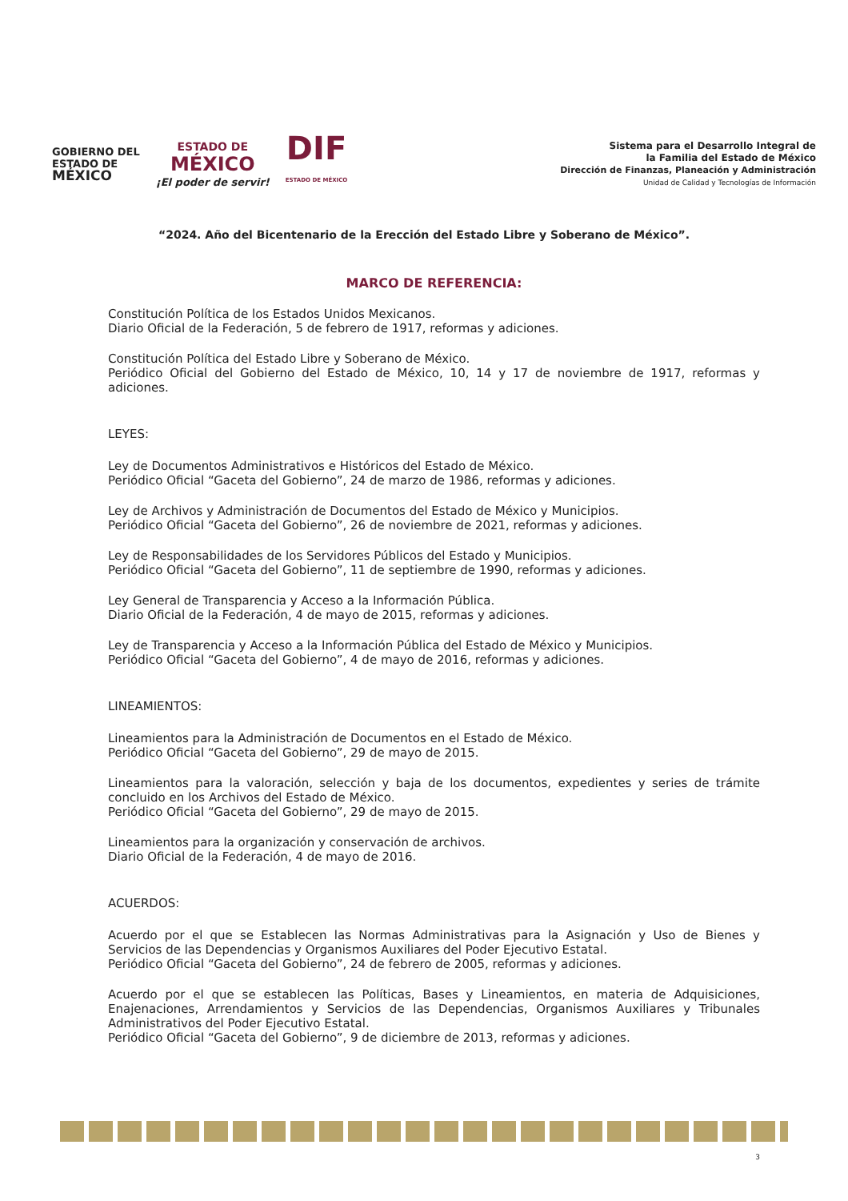GOBIERNO DEL
ESTADO DE
MÉXICO
ESTADO DE
MÉXICO
¡El poder de servir!
DIF
ESTADO DE MÉXICO
Sistema para el Desarrollo Integral de
la Familia del Estado de México
Dirección de Finanzas, Planeación y Administración
Unidad de Calidad y Tecnologías de Información
“2024. Año del Bicentenario de la Erección del Estado Libre y Soberano de México”.
MARCO DE REFERENCIA:
Constitución Política de los Estados Unidos Mexicanos.
Diario Oficial de la Federación, 5 de febrero de 1917, reformas y adiciones.
Constitución Política del Estado Libre y Soberano de México.
Periódico Oficial del Gobierno del Estado de México, 10, 14 y 17 de noviembre de 1917, reformas y adiciones.
LEYES:
Ley de Documentos Administrativos e Históricos del Estado de México.
Periódico Oficial “Gaceta del Gobierno”, 24 de marzo de 1986, reformas y adiciones.
Ley de Archivos y Administración de Documentos del Estado de México y Municipios.
Periódico Oficial “Gaceta del Gobierno”, 26 de noviembre de 2021, reformas y adiciones.
Ley de Responsabilidades de los Servidores Públicos del Estado y Municipios.
Periódico Oficial “Gaceta del Gobierno”, 11 de septiembre de 1990, reformas y adiciones.
Ley General de Transparencia y Acceso a la Información Pública.
Diario Oficial de la Federación, 4 de mayo de 2015, reformas y adiciones.
Ley de Transparencia y Acceso a la Información Pública del Estado de México y Municipios.
Periódico Oficial “Gaceta del Gobierno”, 4 de mayo de 2016, reformas y adiciones.
LINEAMIENTOS:
Lineamientos para la Administración de Documentos en el Estado de México.
Periódico Oficial “Gaceta del Gobierno”, 29 de mayo de 2015.
Lineamientos para la valoración, selección y baja de los documentos, expedientes y series de trámite concluido en los Archivos del Estado de México.
Periódico Oficial “Gaceta del Gobierno”, 29 de mayo de 2015.
Lineamientos para la organización y conservación de archivos.
Diario Oficial de la Federación, 4 de mayo de 2016.
ACUERDOS:
Acuerdo por el que se Establecen las Normas Administrativas para la Asignación y Uso de Bienes y Servicios de las Dependencias y Organismos Auxiliares del Poder Ejecutivo Estatal.
Periódico Oficial “Gaceta del Gobierno”, 24 de febrero de 2005, reformas y adiciones.
Acuerdo por el que se establecen las Políticas, Bases y Lineamientos, en materia de Adquisiciones, Enajenaciones, Arrendamientos y Servicios de las Dependencias, Organismos Auxiliares y Tribunales Administrativos del Poder Ejecutivo Estatal.
Periódico Oficial “Gaceta del Gobierno”, 9 de diciembre de 2013, reformas y adiciones.
3